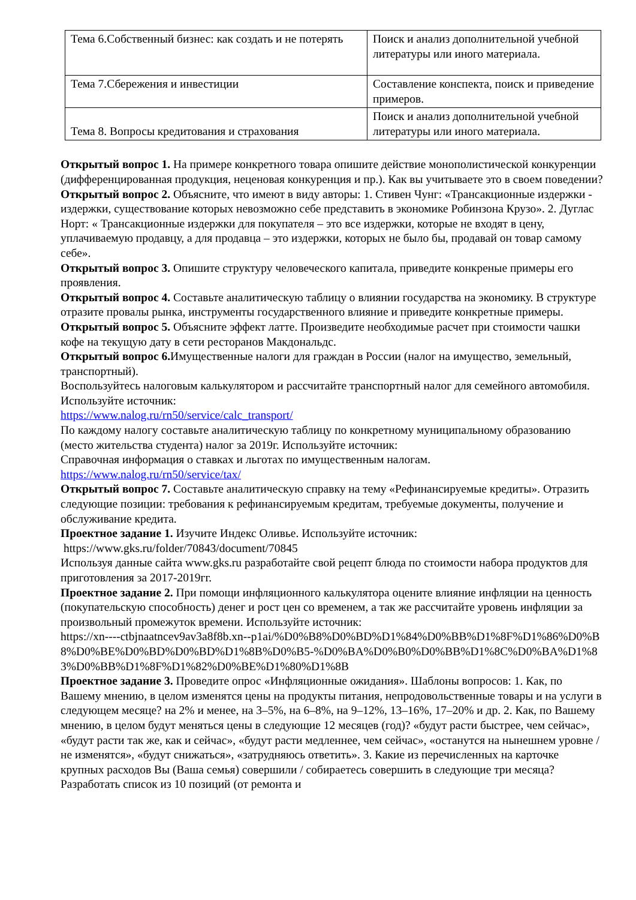| Тема 6.Собственный бизнес: как создать и не потерять | Поиск и анализ дополнительной учебной литературы или иного материала. |
| Тема 7.Сбережения и инвестиции | Составление конспекта, поиск и приведение примеров. |
| Тема 8. Вопросы кредитования и страхования | Поиск и анализ дополнительной учебной литературы или иного материала. |
Открытый вопрос 1. На примере конкретного товара опишите действие монополистической конкуренции (дифференцированная продукция, неценовая конкуренция и пр.). Как вы учитываете это в своем поведении?
Открытый вопрос 2. Объясните, что имеют в виду авторы: 1. Стивен Чунг: «Трансакционные издержки - издержки, существование которых невозможно себе представить в экономике Робинзона Крузо». 2. Дуглас Норт: « Трансакционные издержки для покупателя – это все издержки, которые не входят в цену, уплачиваемую продавцу, а для продавца – это издержки, которых не было бы, продавай он товар самому себе».
Открытый вопрос 3. Опишите структуру человеческого капитала, приведите конкреные примеры его проявления.
Открытый вопрос 4. Составьте аналитическую таблицу о влиянии государства на экономику. В структуре отразите провалы рынка, инструменты государственного влияние и приведите конкретные примеры.
Открытый вопрос 5. Объясните эффект латте. Произведите необходимые расчет при стоимости чашки кофе на текущую дату в сети ресторанов Макдональдс.
Открытый вопрос 6. Имущественные налоги для граждан в России (налог на имущество, земельный, транспортный).
Воспользуйтесь налоговым калькулятором и рассчитайте транспортный налог для семейного автомобиля. Используйте источник:
https://www.nalog.ru/rn50/service/calc_transport/
По каждому налогу составьте аналитическую таблицу по конкретному муниципальному образованию (место жительства студента) налог за 2019г. Используйте источник:
Справочная информация о ставках и льготах по имущественным налогам.
https://www.nalog.ru/rn50/service/tax/
Открытый вопрос 7. Составьте аналитическую справку на тему «Рефинансируемые кредиты». Отразить следующие позиции: требования к рефинансируемым кредитам, требуемые документы, получение и обслуживание кредита.
Проектное задание 1. Изучите Индекс Оливье. Используйте источник:
https://www.gks.ru/folder/70843/document/70845
Используя данные сайта www.gks.ru разработайте свой рецепт блюда по стоимости набора продуктов для приготовления за 2017-2019гг.
Проектное задание 2. При помощи инфляционного калькулятора оцените влияние инфляции на ценность (покупательскую способность) денег и рост цен со временем, а так же рассчитайте уровень инфляции за произвольный промежуток времени. Используйте источник:
https://xn----ctbjnaatncev9av3a8f8b.xn--p1ai/%D0%B8%D0%BD%D1%84%D0%BB%D1%8F%D1%86%D0%B8%D0%BE%D0%BD%D0%BD%D1%8B%D0%B5-%D0%BA%D0%B0%D0%BB%D1%8C%D0%BA%D1%83%D0%BB%D1%8F%D1%82%D0%BE%D1%80%D1%8B
Проектное задание 3. Проведите опрос «Инфляционные ожидания». Шаблоны вопросов: 1. Как, по Вашему мнению, в целом изменятся цены на продукты питания, непродовольственные товары и на услуги в следующем месяце? на 2% и менее, на 3–5%, на 6–8%, на 9–12%, 13–16%, 17–20% и др. 2. Как, по Вашему мнению, в целом будут меняться цены в следующие 12 месяцев (год)? «будут расти быстрее, чем сейчас», «будут расти так же, как и сейчас», «будут расти медленнее, чем сейчас», «останутся на нынешнем уровне / не изменятся», «будут снижаться», «затрудняюсь ответить». 3. Какие из перечисленных на карточке крупных расходов Вы (Ваша семья) совершили / собираетесь совершить в следующие три месяца? Разработать список из 10 позиций (от ремонта и